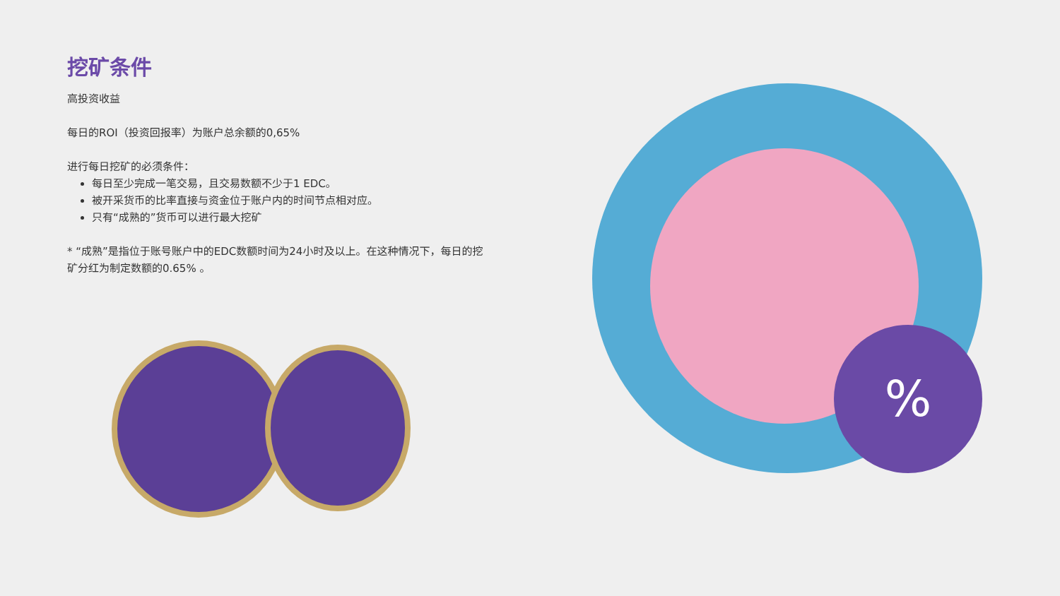%
挖矿条件
高投资收益
每日的ROI（投资回报率）为账户总余额的0,65%
进行每日挖矿的必须条件：
每日至少完成一笔交易，且交易数额不少于1 EDC。
被开采货币的比率直接与资金位于账户内的时间节点相对应。
只有“成熟的”货币可以进行最大挖矿
* “成熟”是指位于账号账户中的EDC数额时间为24小时及以上。在这种情况下，每日的挖矿分红为制定数额的0.65% 。